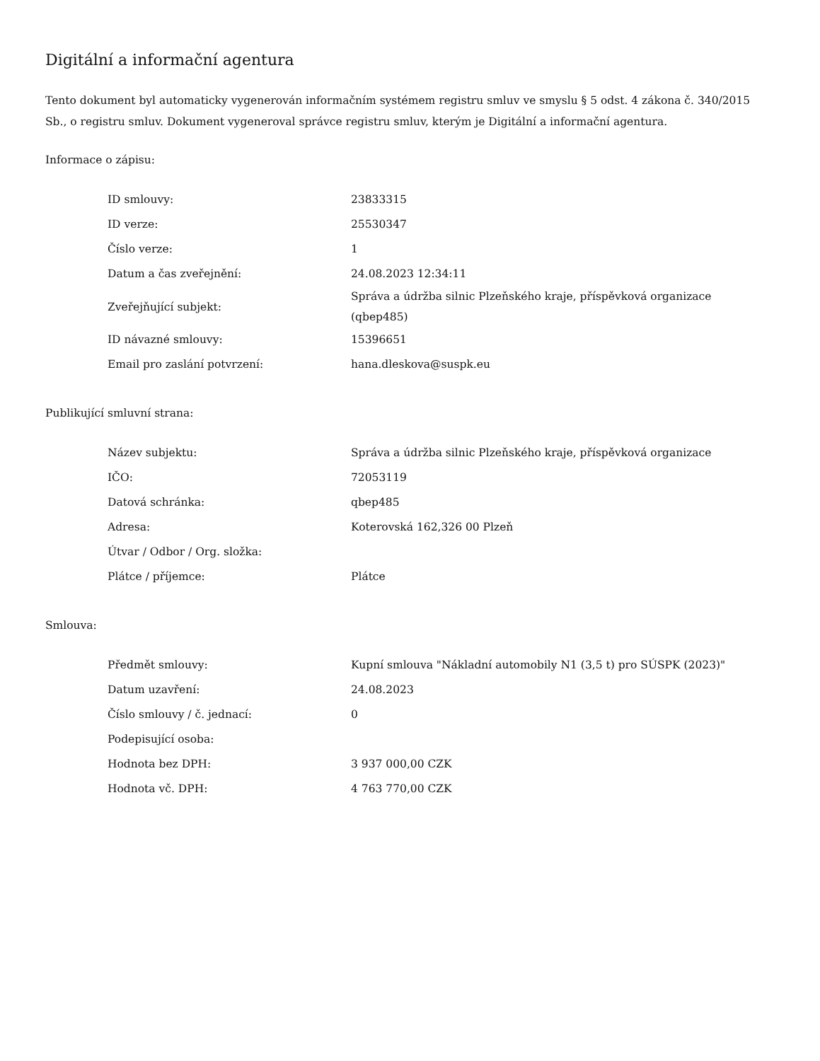Digitální a informační agentura
Tento dokument byl automaticky vygenerován informačním systémem registru smluv ve smyslu § 5 odst. 4 zákona č. 340/2015 Sb., o registru smluv. Dokument vygeneroval správce registru smluv, kterým je Digitální a informační agentura.
Informace o zápisu:
| ID smlouvy: | 23833315 |
| ID verze: | 25530347 |
| Číslo verze: | 1 |
| Datum a čas zveřejnění: | 24.08.2023 12:34:11 |
| Zveřejňující subjekt: | Správa a údržba silnic Plzeňského kraje, příspěvková organizace (qbep485) |
| ID návazné smlouvy: | 15396651 |
| Email pro zaslání potvrzení: | hana.dleskova@suspk.eu |
Publikující smluvní strana:
| Název subjektu: | Správa a údržba silnic Plzeňského kraje, příspěvková organizace |
| IČO: | 72053119 |
| Datová schránka: | qbep485 |
| Adresa: | Koterovská 162,326 00 Plzeň |
| Útvar / Odbor / Org. složka: | |
| Plátce / příjemce: | Plátce |
Smlouva:
| Předmět smlouvy: | Kupní smlouva "Nákladní automobily N1 (3,5 t) pro SÚSPK (2023)" |
| Datum uzavření: | 24.08.2023 |
| Číslo smlouvy / č. jednací: | 0 |
| Podepisující osoba: | |
| Hodnota bez DPH: | 3 937 000,00 CZK |
| Hodnota vč. DPH: | 4 763 770,00 CZK |